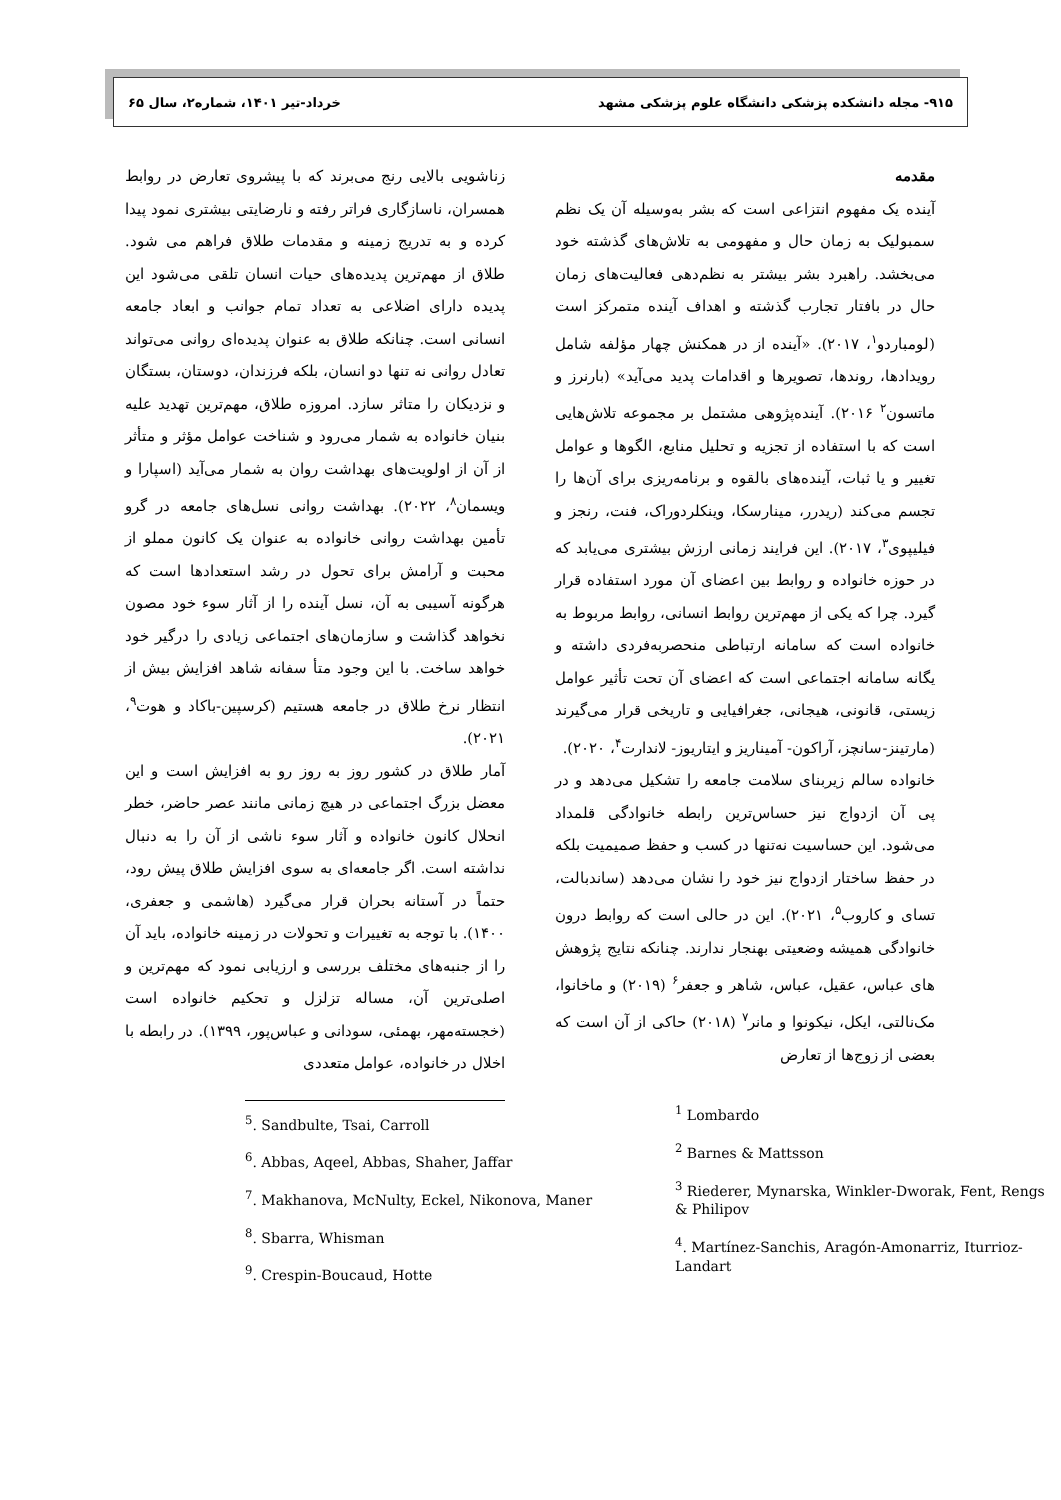۹۱۵- مجله دانشکده پزشکی دانشگاه علوم پزشکی مشهد خرداد-تیر ۱۴۰۱، شماره۲، سال ۶۵
مقدمه
آینده یک مفهوم انتزاعی است که بشر به‌وسیله آن یک نظم سمبولیک به زمان حال و مفهومی به تلاش‌های گذشته خود می‌بخشد. راهبرد بشر بیشتر به نظم‌دهی فعالیت‌های زمان حال در بافتار تجارب گذشته و اهداف آینده متمرکز است (لومباردو<sup>۱</sup>، ۲۰۱۷). «آینده از در همکنش چهار مؤلفه شامل رویدادها، روندها، تصویرها و اقدامات پدید می‌آید» (بارنرز و ماتسون<sup>۲</sup> ۲۰۱۶). آینده‌پژوهی مشتمل بر مجموعه تلاش‌هایی است که با استفاده از تجزیه و تحلیل منابع، الگوها و عوامل تغییر و یا ثبات، آینده‌های بالقوه و برنامه‌ریزی برای آن‌ها را تجسم می‌کند (ریدرر، مینارسکا، وینکلردوراک، فنت، رنجز و فیلیپوی<sup>۳</sup>، ۲۰۱۷). این فرایند زمانی ارزش بیشتری می‌یابد که در حوزه خانواده و روابط بین اعضای آن مورد استفاده قرار گیرد. چرا که یکی از مهم‌ترین روابط انسانی، روابط مربوط به خانواده است که سامانه ارتباطی منحصربه‌فردی داشته و یگانه سامانه اجتماعی است که اعضای آن تحت تأثیر عوامل زیستی، قانونی، هیجانی، جغرافیایی و تاریخی قرار می‌گیرند (مارتینز-سانچز، آراکون- آمیناریز و ایتاریوز- لاندارت<sup>۴</sup>، ۲۰۲۰).
خانواده سالم زیربنای سلامت جامعه را تشکیل می‌دهد و در پی آن ازدواج نیز حساس‌ترین رابطه خانوادگی قلمداد می‌شود. این حساسیت نه‌تنها در کسب و حفظ صمیمیت بلکه در حفظ ساختار ازدواج نیز خود را نشان می‌دهد (ساندبالت، تسای و کاروب<sup>۵</sup>، ۲۰۲۱). این در حالی است که روابط درون خانوادگی همیشه وضعیتی بهنجار ندارند. چنانکه نتایج پژوهش های عباس، عقیل، عباس، شاهر و جعفر<sup>۶</sup> (۲۰۱۹) و ماخانوا، مک‌نالتی، ایکل، نیکونوا و مانر<sup>۷</sup> (۲۰۱۸) حاکی از آن است که بعضی از زوج‌ها از تعارض
<sup>1</sup> Lombardo
<sup>2</sup> Barnes & Mattsson
<sup>3</sup> Riederer, Mynarska, Winkler-Dworak, Fent, Rengs & Philipov
<sup>4</sup>. Martínez-Sanchis, Aragón-Amonarriz, Iturrioz-Landart
زناشویی بالایی رنج می‌برند که با پیشروی تعارض در روابط همسران، ناسازگاری فراتر رفته و نارضایتی بیشتری نمود پیدا کرده و به تدریج زمینه و مقدمات طلاق فراهم می شود. طلاق از مهم‌ترین پدیده‌های حیات انسان تلقی می‌شود این پدیده دارای اضلاعی به تعداد تمام جوانب و ابعاد جامعه انسانی است. چنانکه طلاق به عنوان پدیده‌ای روانی می‌تواند تعادل روانی نه تنها دو انسان، بلکه فرزندان، دوستان، بستگان و نزدیکان را متاثر سازد. امروزه طلاق، مهم‌ترین تهدید علیه بنیان خانواده به شمار می‌رود و شناخت عوامل مؤثر و متأثر از آن از اولویت‌های بهداشت روان به شمار می‌آید (اسپارا و ویسمان<sup>۸</sup>، ۲۰۲۲). بهداشت روانی نسل‌های جامعه در گرو تأمین بهداشت روانی خانواده به عنوان یک کانون مملو از محبت و آرامش برای تحول در رشد استعدادها است که هرگونه آسیبی به آن، نسل آینده را از آثار سوء خود مصون نخواهد گذاشت و سازمان‌های اجتماعی زیادی را درگیر خود خواهد ساخت. با این وجود متأ سفانه شاهد افزایش بیش از انتظار نرخ طلاق در جامعه هستیم (کرسپین-باکاد و هوت<sup>۹</sup>، ۲۰۲۱).
آمار طلاق در کشور روز به روز رو به افزایش است و این معضل بزرگ اجتماعی در هیچ زمانی مانند عصر حاضر، خطر انحلال کانون خانواده و آثار سوء ناشی از آن را به دنبال نداشته است. اگر جامعه‌ای به سوی افزایش طلاق پیش رود، حتماً در آستانه بحران قرار می‌گیرد (هاشمی و جعفری، ۱۴۰۰). با توجه به تغییرات و تحولات در زمینه خانواده، باید آن را از جنبه‌های مختلف بررسی و ارزیابی نمود که مهم‌ترین و اصلی‌ترین آن، مساله تزلزل و تحکیم خانواده است (خجسته‌مهر، بهمئی، سودانی و عباس‌پور، ۱۳۹۹). در رابطه با اخلال در خانواده، عوامل متعددی
<sup>5</sup>. Sandbulte, Tsai, Carroll
<sup>6</sup>. Abbas, Aqeel, Abbas, Shaher, Jaffar
<sup>7</sup>. Makhanova, McNulty, Eckel, Nikonova, Maner
<sup>8</sup>. Sbarra, Whisman
<sup>9</sup>. Crespin-Boucaud, Hotte